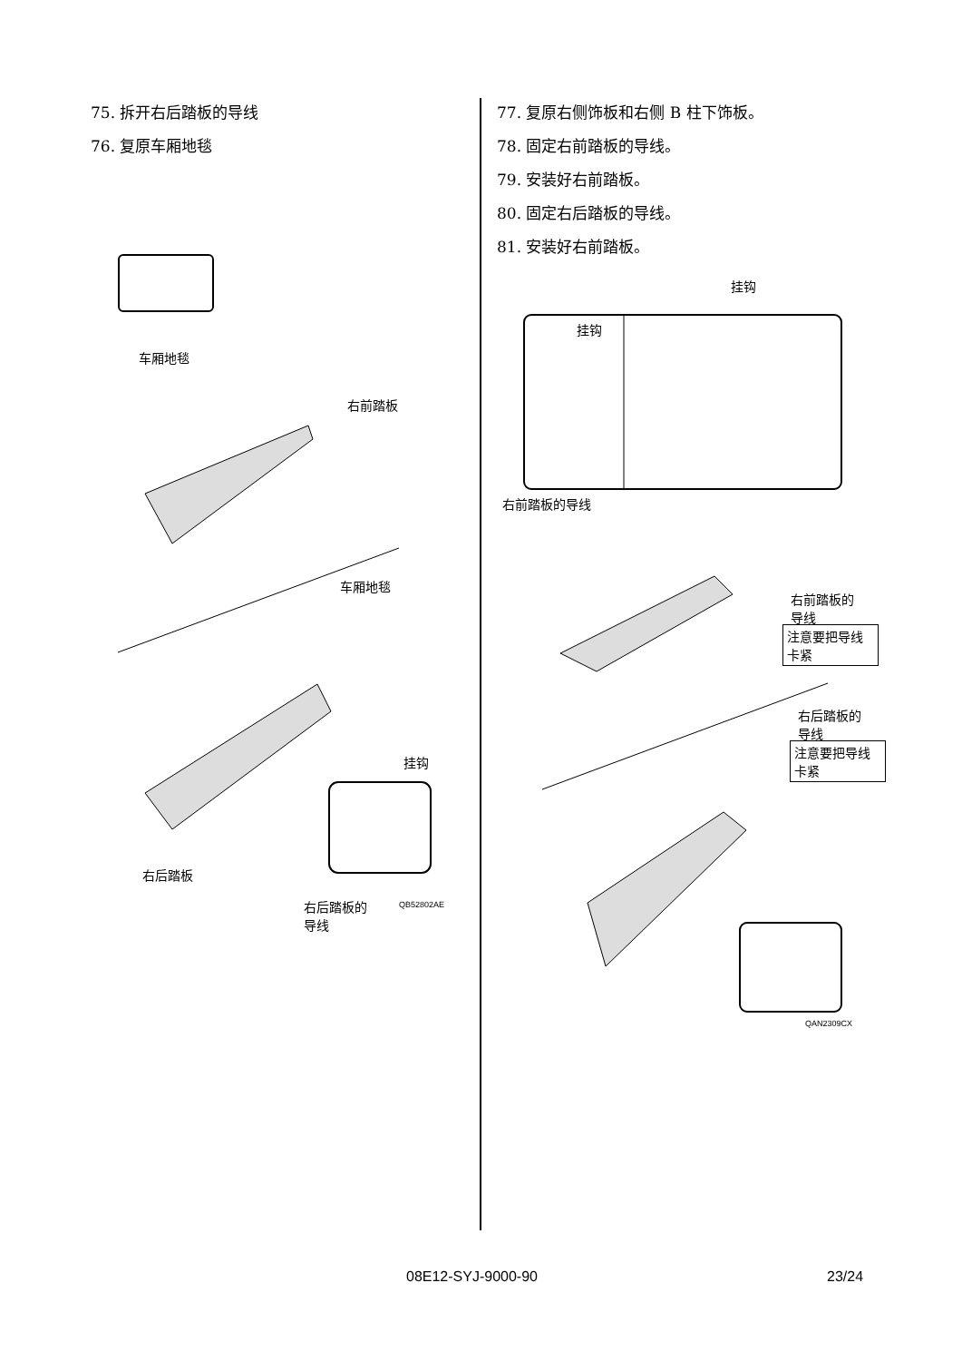75. 拆开右后踏板的导线
76. 复原车厢地毯
车厢地毯
右前踏板
车厢地毯
挂钩
右后踏板
右后踏板的
导线
QB52802AE
77. 复原右侧饰板和右侧 B 柱下饰板。
78. 固定右前踏板的导线。
79. 安装好右前踏板。
80. 固定右后踏板的导线。
81. 安装好右前踏板。
挂钩
挂钩
右前踏板的导线
右前踏板的
导线
注意要把导线卡紧
右后踏板的
导线
注意要把导线卡紧
QAN2309CX
08E12-SYJ-9000-90 23/24